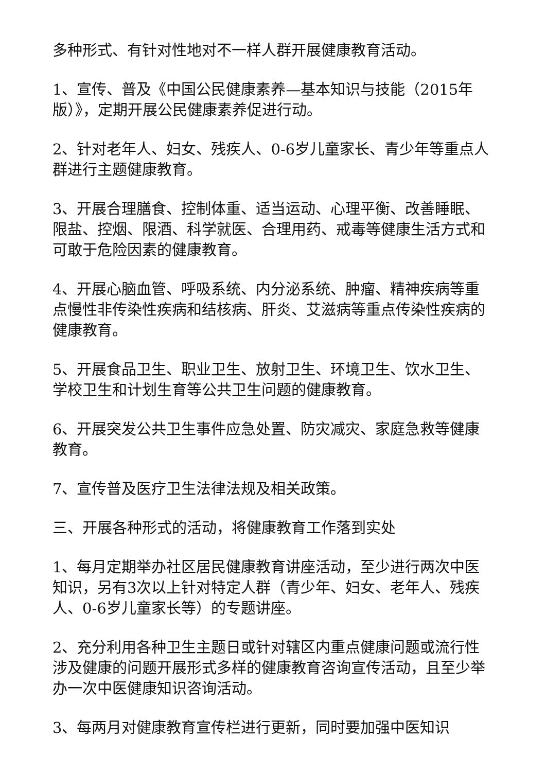多种形式、有针对性地对不一样人群开展健康教育活动。
1、宣传、普及《中国公民健康素养—基本知识与技能（2015年版）》，定期开展公民健康素养促进行动。
2、针对老年人、妇女、残疾人、0-6岁儿童家长、青少年等重点人群进行主题健康教育。
3、开展合理膳食、控制体重、适当运动、心理平衡、改善睡眠、限盐、控烟、限酒、科学就医、合理用药、戒毒等健康生活方式和可敢于危险因素的健康教育。
4、开展心脑血管、呼吸系统、内分泌系统、肿瘤、精神疾病等重点慢性非传染性疾病和结核病、肝炎、艾滋病等重点传染性疾病的健康教育。
5、开展食品卫生、职业卫生、放射卫生、环境卫生、饮水卫生、学校卫生和计划生育等公共卫生问题的健康教育。
6、开展突发公共卫生事件应急处置、防灾减灾、家庭急救等健康教育。
7、宣传普及医疗卫生法律法规及相关政策。
三、开展各种形式的活动，将健康教育工作落到实处
1、每月定期举办社区居民健康教育讲座活动，至少进行两次中医知识，另有3次以上针对特定人群（青少年、妇女、老年人、残疾人、0-6岁儿童家长等）的专题讲座。
2、充分利用各种卫生主题日或针对辖区内重点健康问题或流行性涉及健康的问题开展形式多样的健康教育咨询宣传活动，且至少举办一次中医健康知识咨询活动。
3、每两月对健康教育宣传栏进行更新，同时要加强中医知识